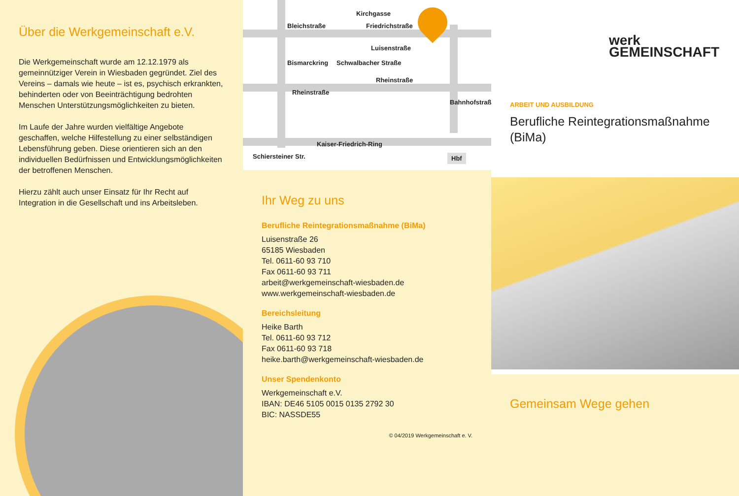Über die Werkgemeinschaft e.V.
Die Werkgemeinschaft wurde am 12.12.1979 als gemeinnütziger Verein in Wiesbaden gegründet. Ziel des Vereins – damals wie heute – ist es, psychisch erkrankten, behinderten oder von Beeinträchtigung bedrohten Menschen Unterstützungsmöglichkeiten zu bieten.
Im Laufe der Jahre wurden vielfältige Angebote geschaffen, welche Hilfestellung zu einer selbständigen Lebensführung geben. Diese orientieren sich an den individuellen Bedürfnissen und Entwicklungsmöglichkeiten der betroffenen Menschen.
Hierzu zählt auch unser Einsatz für Ihr Recht auf Integration in die Gesellschaft und ins Arbeitsleben.
Bleichstraße Friedrichstraße
Luisenstraße
Rheinstraße
Rheinstraße
Kaiser-Friedrich-Ring
Schiersteiner Str.
Bismarckring Schwalbacher Straße
Kirchgasse
Bahnhofstraße
Hbf
Ihr Weg zu uns
Berufliche Reintegrationsmaßnahme (BiMa)
Luisenstraße 26
65185 Wiesbaden
Tel. 0611-60 93 710
Fax 0611-60 93 711
arbeit@werkgemeinschaft-wiesbaden.de
www.werkgemeinschaft-wiesbaden.de
Bereichsleitung
Heike Barth
Tel. 0611-60 93 712
Fax 0611-60 93 718
heike.barth@werkgemeinschaft-wiesbaden.de
Unser Spendenkonto
Werkgemeinschaft e.V.
IBAN: DE46 5105 0015 0135 2792 30
BIC: NASSDE55
© 04/2019 Werkgemeinschaft e. V.
werk
GEMEINSCHAFT
ARBEIT UND AUSBILDUNG
Berufliche Reintegrationsmaßnahme (BiMa)
Gemeinsam Wege gehen